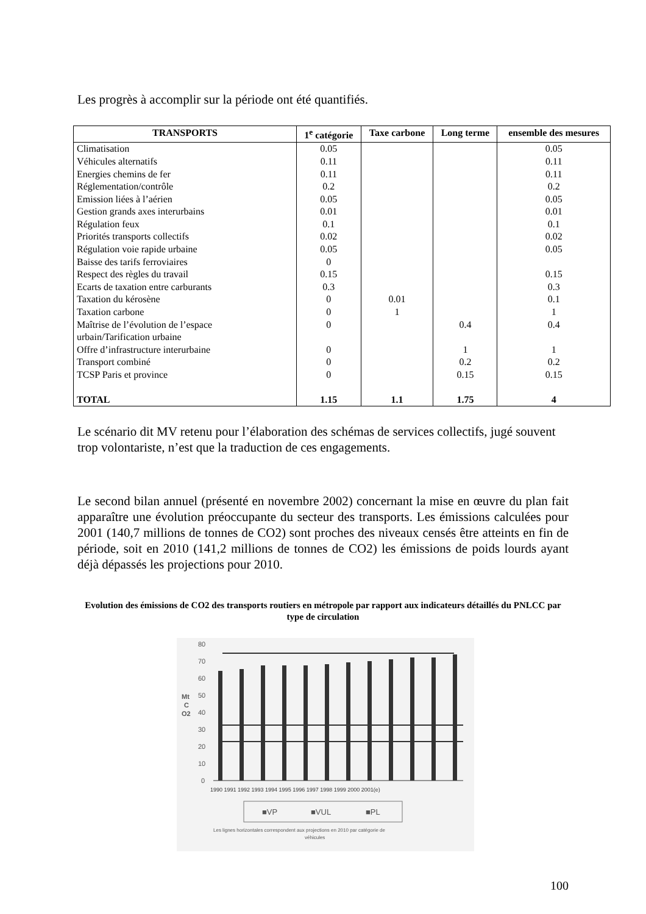Les progrès à accomplir sur la période ont été quantifiés.
| TRANSPORTS | 1<sup>e</sup> catégorie | Taxe carbone | Long terme | ensemble des mesures |
| --- | --- | --- | --- | --- |
| Climatisation | 0.05 | | | 0.05 |
| Véhicules alternatifs | 0.11 | | | 0.11 |
| Energies chemins de fer | 0.11 | | | 0.11 |
| Réglementation/contrôle | 0.2 | | | 0.2 |
| Emission liées à l’aérien | 0.05 | | | 0.05 |
| Gestion grands axes interurbains | 0.01 | | | 0.01 |
| Régulation feux | 0.1 | | | 0.1 |
| Priorités transports collectifs | 0.02 | | | 0.02 |
| Régulation voie rapide urbaine | 0.05 | | | 0.05 |
| Baisse des tarifs ferroviaires | 0 | | | |
| Respect des règles du travail | 0.15 | | | 0.15 |
| Ecarts de taxation entre carburants | 0.3 | | | 0.3 |
| Taxation du kérosène | 0 | 0.01 | | 0.1 |
| Taxation carbone | 0 | 1 | | 1 |
| Maîtrise de l’évolution de l’espace urbain/Tarification urbaine | 0 | | 0.4 | 0.4 |
| Offre d’infrastructure interurbaine | 0 | | 1 | 1 |
| Transport combiné | 0 | | 0.2 | 0.2 |
| TCSP Paris et province | 0 | | 0.15 | 0.15 |
| TOTAL | 1.15 | 1.1 | 1.75 | 4 |
Le scénario dit MV retenu pour l’élaboration des schémas de services collectifs, jugé souvent trop volontariste, n’est que la traduction de ces engagements.
Le second bilan annuel (présenté en novembre 2002) concernant la mise en œuvre du plan fait apparaître une évolution préoccupante du secteur des transports. Les émissions calculées pour 2001 (140,7 millions de tonnes de CO2) sont proches des niveaux censés être atteints en fin de période, soit en 2010 (141,2 millions de tonnes de CO2) les émissions de poids lourds ayant déjà dépassés les projections pour 2010.
Evolution des émissions de CO2 des transports routiers en métropole par rapport aux indicateurs détaillés du PNLCC par type de circulation
80
70
60
50
40
30
20
10
0
Mt
C
O2
1990 1991 1992 1993 1994 1995 1996 1997 1998 1999 2000 2001(e)
■VP
■VUL
■PL
Les lignes horizontales correspondent aux projections en 2010 par catégorie de
véhicules
100